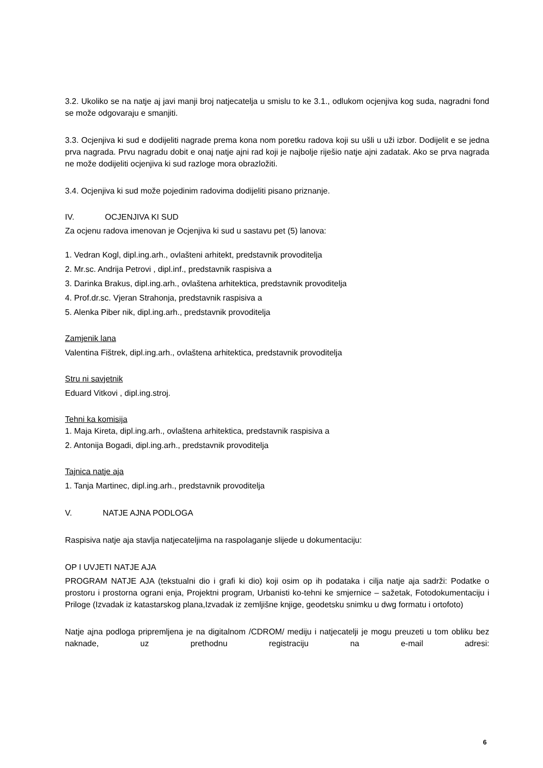3.2. Ukoliko se na natje aj javi manji broj natjecatelja u smislu to ke 3.1., odlukom ocjenjiva kog suda, nagradni fond se može odgovaraju e smanjiti.
3.3. Ocjenjiva ki sud e dodijeliti nagrade prema kona nom poretku radova koji su ušli u uži izbor. Dodijelit e se jedna prva nagrada. Prvu nagradu dobit e onaj natje ajni rad koji je najbolje riješio natje ajni zadatak. Ako se prva nagrada ne može dodijeliti ocjenjiva ki sud razloge mora obrazložiti.
3.4. Ocjenjiva ki sud može pojedinim radovima dodijeliti pisano priznanje.
IV. OCJENJIVA KI SUD
Za ocjenu radova imenovan je Ocjenjiva ki sud u sastavu pet (5) lanova:
1. Vedran Kogl, dipl.ing.arh., ovlašteni arhitekt, predstavnik provoditelja
2. Mr.sc. Andrija Petrovi , dipl.inf., predstavnik raspisiva a
3. Darinka Brakus, dipl.ing.arh., ovlaštena arhitektica, predstavnik provoditelja
4. Prof.dr.sc. Vjeran Strahonja, predstavnik raspisiva a
5. Alenka Piber nik, dipl.ing.arh., predstavnik provoditelja
Zamjenik lana
Valentina Fištrek, dipl.ing.arh., ovlaštena arhitektica, predstavnik provoditelja
Stru ni savjetnik
Eduard Vitkovi , dipl.ing.stroj.
Tehni ka komisija
1. Maja Kireta, dipl.ing.arh., ovlaštena arhitektica, predstavnik raspisiva a
2. Antonija Bogadi, dipl.ing.arh., predstavnik provoditelja
Tajnica natje aja
1. Tanja Martinec, dipl.ing.arh., predstavnik provoditelja
V. NATJE AJNA PODLOGA
Raspisiva natje aja stavlja natjecateljima na raspolaganje slijede u dokumentaciju:
OP I UVJETI NATJE AJA
PROGRAM NATJE AJA (tekstualni dio i grafi ki dio) koji osim op ih podataka i cilja natje aja sadrži: Podatke o prostoru i prostorna ograni enja, Projektni program, Urbanisti ko-tehni ke smjernice – sažetak, Fotodokumentaciju i Priloge (Izvadak iz katastarskog plana,Izvadak iz zemljišne knjige, geodetsku snimku u dwg formatu i ortofoto)
Natje ajna podloga pripremljena je na digitalnom /CDROM/ mediju i natjecatelji je mogu preuzeti u tom obliku bez naknade, uz prethodnu registraciju na e-mail adresi:
6